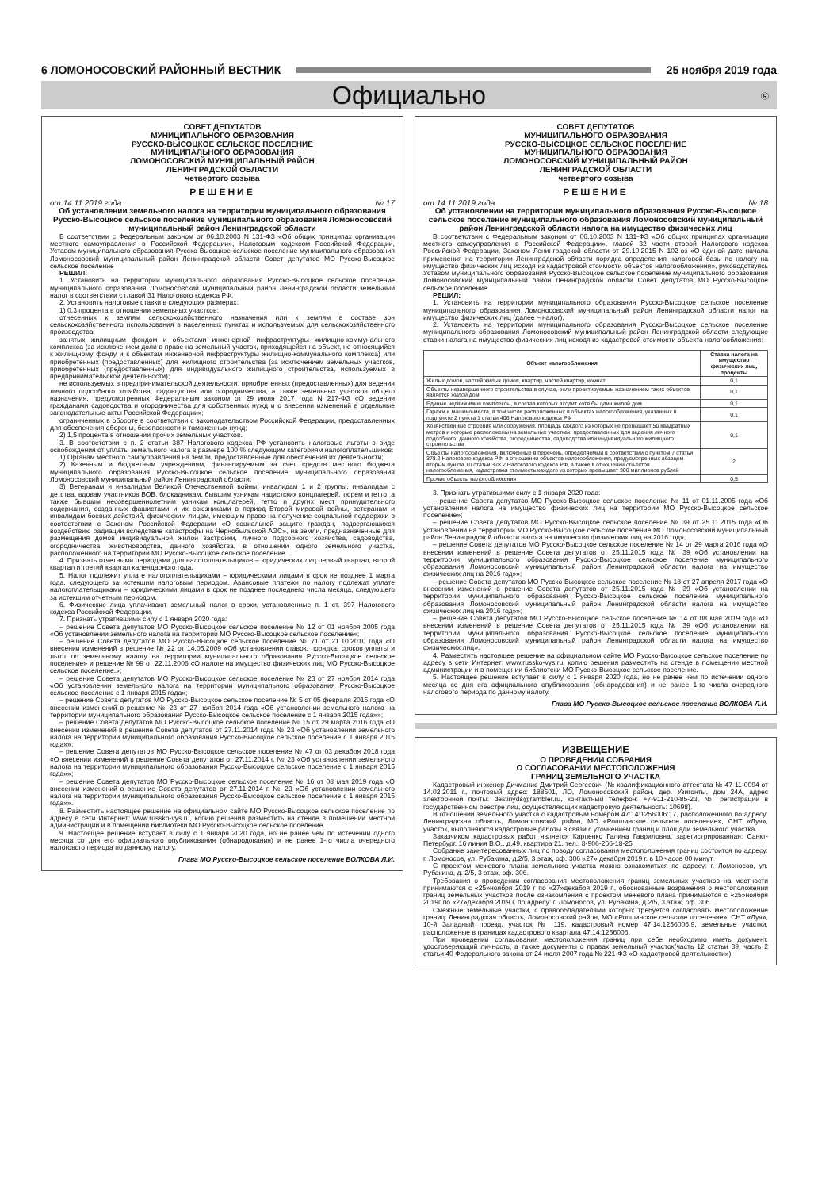6 ЛОМОНОСОВСКИЙ РАЙОННЫЙ ВЕСТНИК
25 ноября 2019 года
Официально Ⓡ
СОВЕТ ДЕПУТАТОВ
МУНИЦИПАЛЬНОГО ОБРАЗОВАНИЯ
РУССКО-ВЫСОЦКОЕ СЕЛЬСКОЕ ПОСЕЛЕНИЕ
МУНИЦИПАЛЬНОГО ОБРАЗОВАНИЯ
ЛОМОНОСОВСКИЙ МУНИЦИПАЛЬНЫЙ РАЙОН
ЛЕНИНГРАДСКОЙ ОБЛАСТИ
четвертого созыва
РЕШЕНИЕ
от 14.11.2019 года № 17
Об установлении земельного налога на территории муниципального образования Русско-Высоцкое сельское поселение муниципального образования Ломоносовский муниципальный район Ленинградской области
В соответствии с Федеральным законом от 06.10.2003 N 131-ФЗ «Об общих принципах организации местного самоуправления в Российской Федерации», Налоговым кодексом Российской Федерации, Уставом муниципального образования Русско-Высоцкое сельское поселение муниципального образования Ломоносовский муниципальный район Ленинградской области Совет депутатов МО Русско-Высоцкое сельское поселение
РЕШИЛ:
1. Установить на территории муниципального образования Русско-Высоцкое сельское поселение муниципального образования Ломоносовский муниципальный район Ленинградской области земельный налог в соответствии с главой 31 Налогового кодекса РФ.
2. Установить налоговые ставки в следующих размерах:
1) 0,3 процента в отношении земельных участков:
отнесенных к землям сельскохозяйственного назначения или к землям в составе зон сельскохозяйственного использования в населенных пунктах и используемых для сельскохозяйственного производства;
занятых жилищным фондом и объектами инженерной инфраструктуры жилищно-коммунального комплекса (за исключением доли в праве на земельный участок, приходящейся на объект, не относящийся к жилищному фонду и к объектам инженерной инфраструктуры жилищно-коммунального комплекса) или приобретенных (предоставленных) для жилищного строительства (за исключением земельных участков, приобретенных (предоставленных) для индивидуального жилищного строительства, используемых в предпринимательской деятельности);
не используемых в предпринимательской деятельности, приобретенных (предоставленных) для ведения личного подсобного хозяйства, садоводства или огородничества, а также земельных участков общего назначения, предусмотренных Федеральным законом от 29 июля 2017 года N 217-ФЗ «О ведении гражданами садоводства и огородничества для собственных нужд и о внесении изменений в отдельные законодательные акты Российской Федерации»;
ограниченных в обороте в соответствии с законодательством Российской Федерации, предоставленных для обеспечения обороны, безопасности и таможенных нужд;
2) 1,5 процента в отношении прочих земельных участков.
3. В соответствии с п. 2 статьи 387 Налогового кодекса РФ установить налоговые льготы в виде освобождения от уплаты земельного налога в размере 100 % следующим категориям налогоплательщиков:
1) Органам местного самоуправления на земли, предоставленные для обеспечения их деятельности;
2) Казенным и бюджетным учреждениям, финансируемым за счет средств местного бюджета муниципального образования Русско-Высоцкое сельское поселение муниципального образования Ломоносовский муниципальный район Ленинградской области;
3) Ветеранам и инвалидам Великой Отечественной войны, инвалидам 1 и 2 группы, инвалидам с детства, вдовам участников ВОВ, блокадникам, бывшим узникам нацистских концлагерей, тюрем и гетто, а также бывшим несовершеннолетним узникам концлагерей, гетто и других мест принудительного содержания, созданных фашистами и их союзниками в период Второй мировой войны, ветеранам и инвалидам боевых действий, физическим лицам, имеющим право на получение социальной поддержки в соответствии с Законом Российской Федерации «О социальной защите граждан, подвергающихся воздействию радиации вследствие катастрофы на Чернобыльской АЭС», на земли, предназначенные для размещения домов индивидуальной жилой застройки, личного подсобного хозяйства, садоводства, огородничества, животноводства, дачного хозяйства, в отношении одного земельного участка, расположенного на территории МО Русско-Высоцкое сельское поселение.
4. Признать отчетными периодами для налогоплательщиков – юридических лиц первый квартал, второй квартал и третий квартал календарного года.
5. Налог подлежит уплате налогоплательщиками – юридическими лицами в срок не позднее 1 марта года, следующего за истекшим налоговым периодом. Авансовые платежи по налогу подлежат уплате налогоплательщиками – юридическими лицами в срок не позднее последнего числа месяца, следующего за истекшим отчетным периодом.
6. Физические лица уплачивают земельный налог в сроки, установленные п. 1 ст. 397 Налогового кодекса Российской Федерации.
7. Признать утратившими силу с 1 января 2020 года:
– решение Совета депутатов МО Русско-Высоцкое сельское поселение № 12 от 01 ноября 2005 года «Об установлении земельного налога на территории МО Русско-Высоцкое сельское поселение»;
– решение Совета депутатов МО Русско-Высоцкое сельское поселение № 71 от 21.10.2010 года «О внесении изменений в решение № 22 от 14.05.2009 «Об установлении ставок, порядка, сроков уплаты и льгот по земельному налогу на территории муниципального образования Русско-Высоцкое сельское поселение» и решение № 99 от 22.11.2006 «О налоге на имущество физических лиц МО Русско-Высоцкое сельское поселение.»;
– решение Совета депутатов МО Русско-Высоцкое сельское поселение № 23 от 27 ноября 2014 года «Об установлении земельного налога на территории муниципального образования Русско-Высоцкое сельское поселение с 1 января 2015 года»;
– решение Совета депутатов МО Русско-Высоцкое сельское поселение № 5 от 05 февраля 2015 года «О внесении изменений в решение № 23 от 27 ноября 2014 года «Об установлении земельного налога на территории муниципального образования Русско-Высоцкое сельское поселение с 1 января 2015 года»»;
– решение Совета депутатов МО Русско-Высоцкое сельское поселение № 15 от 29 марта 2016 года «О внесении изменений в решение Совета депутатов от 27.11.2014 года № 23 «Об установлении земельного налога на территории муниципального образования Русско-Высоцкое сельское поселение с 1 января 2015 года»»;
– решение Совета депутатов МО Русско-Высоцкое сельское поселение № 47 от 03 декабря 2018 года «О внесении изменений в решение Совета депутатов от 27.11.2014 г. № 23 «Об установлении земельного налога на территории муниципального образования Русско-Высоцкое сельское поселение с 1 января 2015 года»»;
– решение Совета депутатов МО Русско-Высоцкое сельское поселение № 16 от 08 мая 2019 года «О внесении изменений в решение Совета депутатов от 27.11.2014 г. № 23 «Об установлении земельного налога на территории муниципального образования Русско-Высоцкое сельское поселение с 1 января 2015 года»».
8. Разместить настоящее решение на официальном сайте МО Русско-Высоцкое сельское поселение по адресу в сети Интернет: www.russko-vys.ru, копию решения разместить на стенде в помещении местной администрации и в помещении библиотеки МО Русско-Высоцкое сельское поселение.
9. Настоящее решение вступает в силу с 1 января 2020 года, но не ранее чем по истечении одного месяца со дня его официального опубликования (обнародования) и не ранее 1-го числа очередного налогового периода по данному налогу.
Глава МО Русско-Высоцкое сельское поселение ВОЛКОВА Л.И.
СОВЕТ ДЕПУТАТОВ
МУНИЦИПАЛЬНОГО ОБРАЗОВАНИЯ
РУССКО-ВЫСОЦКОЕ СЕЛЬСКОЕ ПОСЕЛЕНИЕ
МУНИЦИПАЛЬНОГО ОБРАЗОВАНИЯ
ЛОМОНОСОВСКИЙ МУНИЦИПАЛЬНЫЙ РАЙОН
ЛЕНИНГРАДСКОЙ ОБЛАСТИ
четвертого созыва
РЕШЕНИЕ
от 14.11.2019 года № 18
Об установлении на территории муниципального образования Русско-Высоцкое сельское поселение муниципального образования Ломоносовский муниципальный район Ленинградской области налога на имущество физических лиц
В соответствии с Федеральным законом от 06.10.2003 N 131-ФЗ «Об общих принципах организации местного самоуправления в Российской Федерации», главой 32 части второй Налогового кодекса Российской Федерации, Законом Ленинградской области от 29.10.2015 N 102-оз «О единой дате начала применения на территории Ленинградской области порядка определения налоговой базы по налогу на имущество физических лиц исходя из кадастровой стоимости объектов налогообложения», руководствуясь Уставом муниципального образования Русско-Высоцкое сельское поселение муниципального образования Ломоносовский муниципальный район Ленинградской области Совет депутатов МО Русско-Высоцкое сельское поселение
РЕШИЛ:
1. Установить на территории муниципального образования Русско-Высоцкое сельское поселение муниципального образования Ломоносовский муниципальный район Ленинградской области налог на имущество физических лиц (далее – налог).
2. Установить на территории муниципального образования Русско-Высоцкое сельское поселение муниципального образования Ломоносовский муниципальный район Ленинградской области следующие ставки налога на имущество физических лиц исходя из кадастровой стоимости объекта налогообложения:
| Объект налогообложения | Ставка налога на имущество физических лиц, проценты |
| --- | --- |
| Жилых домов, частей жилых домов, квартир, частей квартир, комнат | 0,1 |
| Объекты незавершенного строительства в случае, если проектируемым назначением таких объектов является жилой дом | 0,1 |
| Единые недвижимые комплексы, в состав которых входит хотя бы один жилой дом | 0,1 |
| Гаражи и машино-места, в том числе расположенных в объектах налогообложения, указанных в подпункте 2 пункта 1 статьи 406 Налогового кодекса РФ | 0,1 |
| Хозяйственные строения или сооружения, площадь каждого из которых не превышает 50 квадратных метров и которые расположены на земельных участках, предоставленных для ведения личного подсобного, дачного хозяйства, огородничества, садоводства или индивидуального жилищного строительства | 0,1 |
| Объекты налогообложения, включенные в перечень, определяемый в соответствии с пунктом 7 статьи 378.2 Налогового кодекса РФ, в отношении объектов налогообложения, предусмотренных абзацем вторым пункта 10 статьи 378.2 Налогового кодекса РФ, а также в отношении объектов налогообложения, кадастровая стоимость каждого из которых превышает 300 миллионов рублей | 2 |
| Прочие объекты налогообложения | 0,5 |
3. Признать утратившими силу с 1 января 2020 года:
– решение Совета депутатов МО Русско-Высоцкое сельское поселение № 11 от 01.11.2005 года «Об установлении налога на имущество физических лиц на территории МО Русско-Высоцкое сельское поселение»;
– решение Совета депутатов МО Русско-Высоцкое сельское поселение № 39 от 25.11.2015 года «Об установлении на территории МО Русско-Высоцкое сельское поселение МО Ломоносовский муниципальный район Ленинградской области налога на имущество физических лиц на 2016 год»;
– решение Совета депутатов МО Русско-Высоцкое сельское поселение № 14 от 29 марта 2016 года «О внесении изменений в решение Совета депутатов от 25.11.2015 года № 39 «Об установлении на территории муниципального образования Русско-Высоцкое сельское поселение муниципального образования Ломоносовский муниципальный район Ленинградской области налога на имущество физических лиц на 2016 год»»;
– решение Совета депутатов МО Русско-Высоцкое сельское поселение № 18 от 27 апреля 2017 года «О внесении изменений в решение Совета депутатов от 25.11.2015 года № 39 «Об установлении на территории муниципального образования Русско-Высоцкое сельское поселение муниципального образования Ломоносовский муниципальный район Ленинградской области налога на имущество физических лиц на 2016 год»»;
– решение Совета депутатов МО Русско-Высоцкое сельское поселение № 14 от 08 мая 2019 года «О внесении изменений в решение Совета депутатов от 25.11.2015 года № 39 «Об установлении на территории муниципального образования Русско-Высоцкое сельское поселение муниципального образования Ломоносовский муниципальный район Ленинградской области налога на имущество физических лиц».
4. Разместить настоящее решение на официальном сайте МО Русско-Высоцкое сельское поселение по адресу в сети Интернет: www.russko-vys.ru, копию решения разместить на стенде в помещении местной администрации и в помещении библиотеки МО Русско-Высоцкое сельское поселение.
5. Настоящее решение вступает в силу с 1 января 2020 года, но не ранее чем по истечении одного месяца со дня его официального опубликования (обнародования) и не ранее 1-го числа очередного налогового периода по данному налогу.
Глава МО Русско-Высоцкое сельское поселение ВОЛКОВА Л.И.
ИЗВЕЩЕНИЕ
О ПРОВЕДЕНИИ СОБРАНИЯ
О СОГЛАСОВАНИИ МЕСТОПОЛОЖЕНИЯ
ГРАНИЦ ЗЕМЕЛЬНОГО УЧАСТКА
Кадастровый инженер Дичманис Дмитрий Сергеевич (№ квалификационного аттестата № 47-11-0094 от 14.02.2011 г., почтовый адрес: 188501, ЛО, Ломоносовский район, дер. Узигонты, дом 24А, адрес электронной почты: destinyds@rambler.ru, контактный телефон: +7-911-210-85-23, № регистрации в государственном реестре лиц, осуществляющих кадастровую деятельность: 10698).
В отношении земельного участка с кадастровым номером 47:14:1256006:17, расположенного по адресу: Ленинградская область, Ломоносовский район, МО «Ропшинское сельское поселение», СНТ «Луч», участок, выполняются кадастровые работы в связи с уточнением границ и площади земельного участка.
Заказчиком кадастровых работ является Карпенко Галина Гавриловна, зарегистрированная: Санкт-Петербург, 16 линия В.О., д.49, квартира 21, тел.: 8-906-266-18-25
Собрание заинтересованных лиц по поводу согласования местоположения границ состоится по адресу: г. Ломоносов, ул. Рубакина, д.2/5, 3 этаж, оф. 306 «27» декабря 2019 г. в 10 часов 00 минут.
С проектом межевого плана земельного участка можно ознакомиться по адресу: г. Ломоносов, ул. Рубакина, д. 2/5, 3 этаж, оф. 306.
Требования о проведении согласования местоположения границ земельных участков на местности принимаются с «25»ноября 2019 г по «27»декабря 2019 г., обоснованные возражения о местоположении границ земельных участков после ознакомления с проектом межевого плана принимаются с «25»ноября 2019г по «27»декабря 2019 г. по адресу: г. Ломоносов, ул. Рубакина, д.2/5, 3 этаж, оф. 306.
Смежные земельные участки, с правообладателями которых требуется согласовать местоположение границ: Ленинградская область, Ломоносовский район, МО «Ропшинское сельское поселение», СНТ «Луч», 10-й Западный проезд, участок № 119, кадастровый номер 47:14:1256006:9, земельные участки, расположеные в границах кадастрового квартала 47:14:1256006.
При проведении согласования местоположения границ при себе необходимо иметь документ, удостоверяющий личность, а также документы о правах земельный участок(часть 12 статьи 39, часть 2 статьи 40 Федерального закона от 24 июля 2007 года № 221-ФЗ «О кадастровой деятельности»).